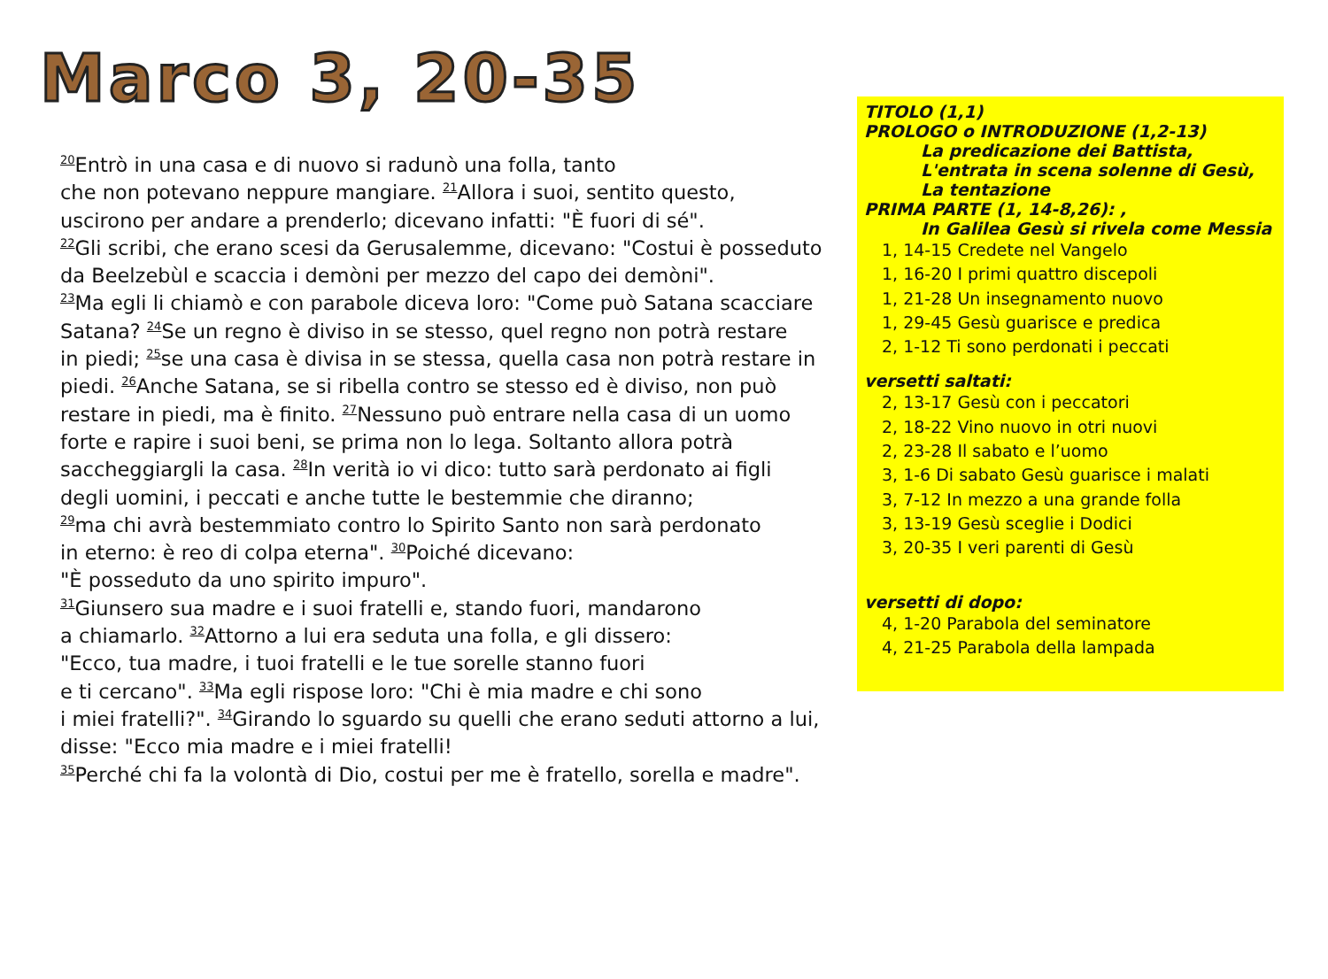Marco 3, 20-35
<sup>20</sup> Entrò in una casa e di nuovo si radunò una folla, tanto
che non potevano neppure mangiare. <sup>21</sup>Allora i suoi, sentito questo,
uscirono per andare a prenderlo; dicevano infatti: "È fuori di sé".
<sup>22</sup> Gli scribi, che erano scesi da Gerusalemme, dicevano: "Costui è posseduto
da Beelzebùl e scaccia i demòni per mezzo del capo dei demòni".
<sup>23</sup> Ma egli li chiamò e con parabole diceva loro: "Come può Satana scacciare
Satana? <sup>24</sup>Se un regno è diviso in se stesso, quel regno non potrà restare
in piedi; <sup>25</sup>se una casa è divisa in se stessa, quella casa non potrà restare in
piedi. <sup>26</sup>Anche Satana, se si ribella contro se stesso ed è diviso, non può
restare in piedi, ma è finito. <sup>27</sup>Nessuno può entrare nella casa di un uomo
forte e rapire i suoi beni, se prima non lo lega. Soltanto allora potrà
saccheggiargli la casa. <sup>28</sup>In verità io vi dico: tutto sarà perdonato ai figli
degli uomini, i peccati e anche tutte le bestemmie che diranno;
<sup>29</sup> ma chi avrà bestemmiato contro lo Spirito Santo non sarà perdonato
in eterno: è reo di colpa eterna". <sup>30</sup>Poiché dicevano:
"È posseduto da uno spirito impuro".
<sup>31</sup> Giunsero sua madre e i suoi fratelli e, stando fuori, mandarono
a chiamarlo. <sup>32</sup>Attorno a lui era seduta una folla, e gli dissero:
"Ecco, tua madre, i tuoi fratelli e le tue sorelle stanno fuori
e ti cercano". <sup>33</sup>Ma egli rispose loro: "Chi è mia madre e chi sono
i miei fratelli?". <sup>34</sup>Girando lo sguardo su quelli che erano seduti attorno a lui,
disse: "Ecco mia madre e i miei fratelli!
<sup>35</sup> Perché chi fa la volontà di Dio, costui per me è fratello, sorella e madre".
TITOLO (1,1)
PROLOGO o INTRODUZIONE (1,2-13)
La predicazione dei Battista,
L'entrata in scena solenne di Gesù,
La tentazione
PRIMA PARTE (1, 14-8,26): ,
In Galilea Gesù si rivela come Messia
1, 14-15 Credete nel Vangelo
1, 16-20 I primi quattro discepoli
1, 21-28 Un insegnamento nuovo
1, 29-45 Gesù guarisce e predica
2, 1-12 Ti sono perdonati i peccati
versetti saltati:
2, 13-17 Gesù con i peccatori
2, 18-22 Vino nuovo in otri nuovi
2, 23-28 Il sabato e l’uomo
3, 1-6 Di sabato Gesù guarisce i malati
3, 7-12 In mezzo a una grande folla
3, 13-19 Gesù sceglie i Dodici
3, 20-35 I veri parenti di Gesù
versetti di dopo:
4, 1-20 Parabola del seminatore
4, 21-25 Parabola della lampada